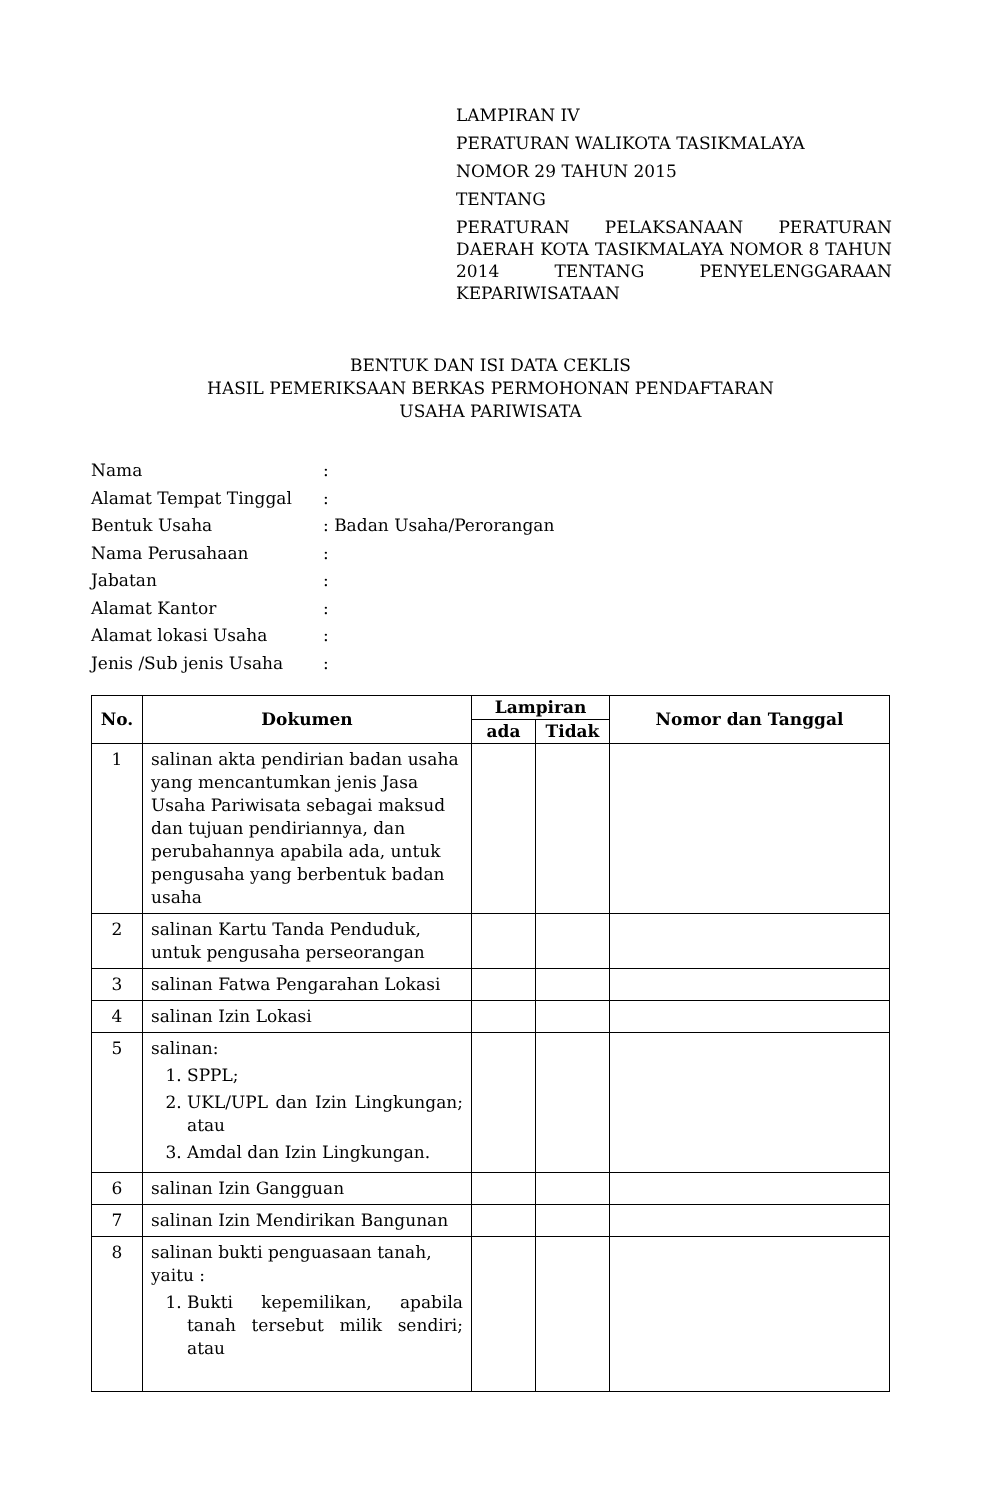LAMPIRAN IV
PERATURAN WALIKOTA TASIKMALAYA
NOMOR 29 TAHUN 2015
TENTANG
PERATURAN PELAKSANAAN PERATURAN DAERAH KOTA TASIKMALAYA NOMOR 8 TAHUN 2014 TENTANG PENYELENGGARAAN KEPARIWISATAAN
BENTUK DAN ISI DATA CEKLIS
HASIL PEMERIKSAAN BERKAS PERMOHONAN PENDAFTARAN
USAHA PARIWISATA
| Nama | : |
| Alamat Tempat Tinggal | : |
| Bentuk Usaha | : Badan Usaha/Perorangan |
| Nama Perusahaan | : |
| Jabatan | : |
| Alamat Kantor | : |
| Alamat lokasi Usaha | : |
| Jenis /Sub jenis Usaha | : |
| No. | Dokumen | Lampiran | | Nomor dan Tanggal |
| --- | --- | --- | --- | --- |
| | | ada | Tidak | |
| 1 | salinan akta pendirian badan usaha yang mencantumkan jenis Jasa Usaha Pariwisata sebagai maksud dan tujuan pendiriannya, dan perubahannya apabila ada, untuk pengusaha yang berbentuk badan usaha | | | |
| 2 | salinan Kartu Tanda Penduduk, untuk pengusaha perseorangan | | | |
| 3 | salinan Fatwa Pengarahan Lokasi | | | |
| 4 | salinan Izin Lokasi | | | |
| 5 | salinan: 1. SPPL; 2. UKL/UPL dan Izin Lingkungan; atau 3. Amdal dan Izin Lingkungan. | | | |
| 6 | salinan Izin Gangguan | | | |
| 7 | salinan Izin Mendirikan Bangunan | | | |
| 8 | salinan bukti penguasaan tanah, yaitu : 1. Bukti kepemilikan, apabila tanah tersebut milik sendiri; atau | | | |